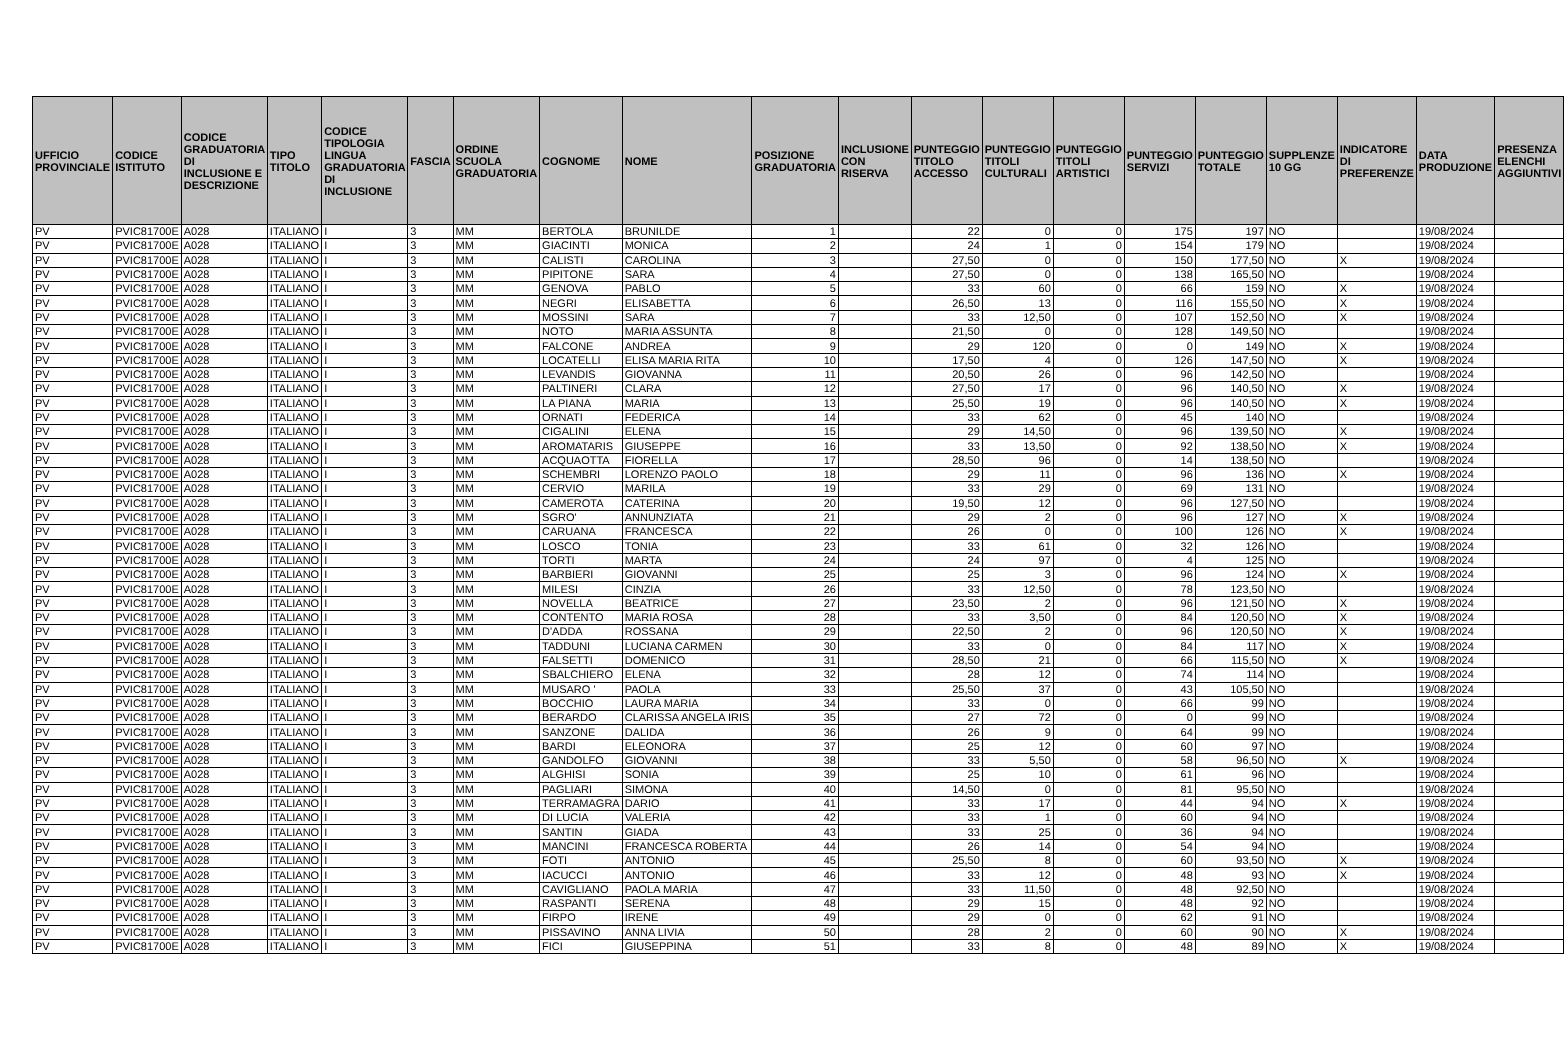| UFFICIO PROVINCIALE | CODICE ISTITUTO | CODICE GRADUATORIA DI INCLUSIONE E DESCRIZIONE | TIPO TITOLO | CODICE TIPOLOGIA LINGUA GRADUATORIA DI INCLUSIONE | FASCIA | ORDINE SCUOLA GRADUATORIA | COGNOME | NOME | POSIZIONE GRADUATORIA | INCLUSIONE CON RISERVA | PUNTEGGIO TITOLO ACCESSO | PUNTEGGIO TITOLI CULTURALI | PUNTEGGIO TITOLI ARTISTICI | PUNTEGGIO SERVIZI | PUNTEGGIO TOTALE | SUPPLENZE 10 GG | INDICATORE DI PREFERENZE | DATA PRODUZIONE | PRESENZA ELENCHI AGGIUNTIVI |
| --- | --- | --- | --- | --- | --- | --- | --- | --- | --- | --- | --- | --- | --- | --- | --- | --- | --- | --- | --- |
| PV | PVIC81700E | A028 | ITALIANO | I | 3 | MM | BERTOLA | BRUNILDE | 1 | | 22 | 0 | 0 | 175 | 197 | NO | | 19/08/2024 | |
| PV | PVIC81700E | A028 | ITALIANO | I | 3 | MM | GIACINTI | MONICA | 2 | | 24 | 1 | 0 | 154 | 179 | NO | | 19/08/2024 | |
| PV | PVIC81700E | A028 | ITALIANO | I | 3 | MM | CALISTI | CAROLINA | 3 | | 27,50 | 0 | 0 | 150 | 177,50 | NO | X | 19/08/2024 | |
| PV | PVIC81700E | A028 | ITALIANO | I | 3 | MM | PIPITONE | SARA | 4 | | 27,50 | 0 | 0 | 138 | 165,50 | NO | | 19/08/2024 | |
| PV | PVIC81700E | A028 | ITALIANO | I | 3 | MM | GENOVA | PABLO | 5 | | 33 | 60 | 0 | 66 | 159 | NO | X | 19/08/2024 | |
| PV | PVIC81700E | A028 | ITALIANO | I | 3 | MM | NEGRI | ELISABETTA | 6 | | 26,50 | 13 | 0 | 116 | 155,50 | NO | X | 19/08/2024 | |
| PV | PVIC81700E | A028 | ITALIANO | I | 3 | MM | MOSSINI | SARA | 7 | | 33 | 12,50 | 0 | 107 | 152,50 | NO | X | 19/08/2024 | |
| PV | PVIC81700E | A028 | ITALIANO | I | 3 | MM | NOTO | MARIA ASSUNTA | 8 | | 21,50 | 0 | 0 | 128 | 149,50 | NO | | 19/08/2024 | |
| PV | PVIC81700E | A028 | ITALIANO | I | 3 | MM | FALCONE | ANDREA | 9 | | 29 | 120 | 0 | 0 | 149 | NO | X | 19/08/2024 | |
| PV | PVIC81700E | A028 | ITALIANO | I | 3 | MM | LOCATELLI | ELISA MARIA RITA | 10 | | 17,50 | 4 | 0 | 126 | 147,50 | NO | X | 19/08/2024 | |
| PV | PVIC81700E | A028 | ITALIANO | I | 3 | MM | LEVANDIS | GIOVANNA | 11 | | 20,50 | 26 | 0 | 96 | 142,50 | NO | | 19/08/2024 | |
| PV | PVIC81700E | A028 | ITALIANO | I | 3 | MM | PALTINERI | CLARA | 12 | | 27,50 | 17 | 0 | 96 | 140,50 | NO | X | 19/08/2024 | |
| PV | PVIC81700E | A028 | ITALIANO | I | 3 | MM | LA PIANA | MARIA | 13 | | 25,50 | 19 | 0 | 96 | 140,50 | NO | X | 19/08/2024 | |
| PV | PVIC81700E | A028 | ITALIANO | I | 3 | MM | ORNATI | FEDERICA | 14 | | 33 | 62 | 0 | 45 | 140 | NO | | 19/08/2024 | |
| PV | PVIC81700E | A028 | ITALIANO | I | 3 | MM | CIGALINI | ELENA | 15 | | 29 | 14,50 | 0 | 96 | 139,50 | NO | X | 19/08/2024 | |
| PV | PVIC81700E | A028 | ITALIANO | I | 3 | MM | AROMATARIS | GIUSEPPE | 16 | | 33 | 13,50 | 0 | 92 | 138,50 | NO | X | 19/08/2024 | |
| PV | PVIC81700E | A028 | ITALIANO | I | 3 | MM | ACQUAOTTA | FIORELLA | 17 | | 28,50 | 96 | 0 | 14 | 138,50 | NO | | 19/08/2024 | |
| PV | PVIC81700E | A028 | ITALIANO | I | 3 | MM | SCHEMBRI | LORENZO PAOLO | 18 | | 29 | 11 | 0 | 96 | 136 | NO | X | 19/08/2024 | |
| PV | PVIC81700E | A028 | ITALIANO | I | 3 | MM | CERVIO | MARILA | 19 | | 33 | 29 | 0 | 69 | 131 | NO | | 19/08/2024 | |
| PV | PVIC81700E | A028 | ITALIANO | I | 3 | MM | CAMEROTA | CATERINA | 20 | | 19,50 | 12 | 0 | 96 | 127,50 | NO | | 19/08/2024 | |
| PV | PVIC81700E | A028 | ITALIANO | I | 3 | MM | SGRO' | ANNUNZIATA | 21 | | 29 | 2 | 0 | 96 | 127 | NO | X | 19/08/2024 | |
| PV | PVIC81700E | A028 | ITALIANO | I | 3 | MM | CARUANA | FRANCESCA | 22 | | 26 | 0 | 0 | 100 | 126 | NO | X | 19/08/2024 | |
| PV | PVIC81700E | A028 | ITALIANO | I | 3 | MM | LOSCO | TONIA | 23 | | 33 | 61 | 0 | 32 | 126 | NO | | 19/08/2024 | |
| PV | PVIC81700E | A028 | ITALIANO | I | 3 | MM | TORTI | MARTA | 24 | | 24 | 97 | 0 | 4 | 125 | NO | | 19/08/2024 | |
| PV | PVIC81700E | A028 | ITALIANO | I | 3 | MM | BARBIERI | GIOVANNI | 25 | | 25 | 3 | 0 | 96 | 124 | NO | X | 19/08/2024 | |
| PV | PVIC81700E | A028 | ITALIANO | I | 3 | MM | MILESI | CINZIA | 26 | | 33 | 12,50 | 0 | 78 | 123,50 | NO | | 19/08/2024 | |
| PV | PVIC81700E | A028 | ITALIANO | I | 3 | MM | NOVELLA | BEATRICE | 27 | | 23,50 | 2 | 0 | 96 | 121,50 | NO | X | 19/08/2024 | |
| PV | PVIC81700E | A028 | ITALIANO | I | 3 | MM | CONTENTO | MARIA ROSA | 28 | | 33 | 3,50 | 0 | 84 | 120,50 | NO | X | 19/08/2024 | |
| PV | PVIC81700E | A028 | ITALIANO | I | 3 | MM | D'ADDA | ROSSANA | 29 | | 22,50 | 2 | 0 | 96 | 120,50 | NO | X | 19/08/2024 | |
| PV | PVIC81700E | A028 | ITALIANO | I | 3 | MM | TADDUNI | LUCIANA CARMEN | 30 | | 33 | 0 | 0 | 84 | 117 | NO | X | 19/08/2024 | |
| PV | PVIC81700E | A028 | ITALIANO | I | 3 | MM | FALSETTI | DOMENICO | 31 | | 28,50 | 21 | 0 | 66 | 115,50 | NO | X | 19/08/2024 | |
| PV | PVIC81700E | A028 | ITALIANO | I | 3 | MM | SBALCHIERO | ELENA | 32 | | 28 | 12 | 0 | 74 | 114 | NO | | 19/08/2024 | |
| PV | PVIC81700E | A028 | ITALIANO | I | 3 | MM | MUSARO ' | PAOLA | 33 | | 25,50 | 37 | 0 | 43 | 105,50 | NO | | 19/08/2024 | |
| PV | PVIC81700E | A028 | ITALIANO | I | 3 | MM | BOCCHIO | LAURA MARIA | 34 | | 33 | 0 | 0 | 66 | 99 | NO | | 19/08/2024 | |
| PV | PVIC81700E | A028 | ITALIANO | I | 3 | MM | BERARDO | CLARISSA ANGELA IRIS | 35 | | 27 | 72 | 0 | 0 | 99 | NO | | 19/08/2024 | |
| PV | PVIC81700E | A028 | ITALIANO | I | 3 | MM | SANZONE | DALIDA | 36 | | 26 | 9 | 0 | 64 | 99 | NO | | 19/08/2024 | |
| PV | PVIC81700E | A028 | ITALIANO | I | 3 | MM | BARDI | ELEONORA | 37 | | 25 | 12 | 0 | 60 | 97 | NO | | 19/08/2024 | |
| PV | PVIC81700E | A028 | ITALIANO | I | 3 | MM | GANDOLFO | GIOVANNI | 38 | | 33 | 5,50 | 0 | 58 | 96,50 | NO | X | 19/08/2024 | |
| PV | PVIC81700E | A028 | ITALIANO | I | 3 | MM | ALGHISI | SONIA | 39 | | 25 | 10 | 0 | 61 | 96 | NO | | 19/08/2024 | |
| PV | PVIC81700E | A028 | ITALIANO | I | 3 | MM | PAGLIARI | SIMONA | 40 | | 14,50 | 0 | 0 | 81 | 95,50 | NO | | 19/08/2024 | |
| PV | PVIC81700E | A028 | ITALIANO | I | 3 | MM | TERRAMAGRA | DARIO | 41 | | 33 | 17 | 0 | 44 | 94 | NO | X | 19/08/2024 | |
| PV | PVIC81700E | A028 | ITALIANO | I | 3 | MM | DI LUCIA | VALERIA | 42 | | 33 | 1 | 0 | 60 | 94 | NO | | 19/08/2024 | |
| PV | PVIC81700E | A028 | ITALIANO | I | 3 | MM | SANTIN | GIADA | 43 | | 33 | 25 | 0 | 36 | 94 | NO | | 19/08/2024 | |
| PV | PVIC81700E | A028 | ITALIANO | I | 3 | MM | MANCINI | FRANCESCA ROBERTA | 44 | | 26 | 14 | 0 | 54 | 94 | NO | | 19/08/2024 | |
| PV | PVIC81700E | A028 | ITALIANO | I | 3 | MM | FOTI | ANTONIO | 45 | | 25,50 | 8 | 0 | 60 | 93,50 | NO | X | 19/08/2024 | |
| PV | PVIC81700E | A028 | ITALIANO | I | 3 | MM | IACUCCI | ANTONIO | 46 | | 33 | 12 | 0 | 48 | 93 | NO | X | 19/08/2024 | |
| PV | PVIC81700E | A028 | ITALIANO | I | 3 | MM | CAVIGLIANO | PAOLA MARIA | 47 | | 33 | 11,50 | 0 | 48 | 92,50 | NO | | 19/08/2024 | |
| PV | PVIC81700E | A028 | ITALIANO | I | 3 | MM | RASPANTI | SERENA | 48 | | 29 | 15 | 0 | 48 | 92 | NO | | 19/08/2024 | |
| PV | PVIC81700E | A028 | ITALIANO | I | 3 | MM | FIRPO | IRENE | 49 | | 29 | 0 | 0 | 62 | 91 | NO | | 19/08/2024 | |
| PV | PVIC81700E | A028 | ITALIANO | I | 3 | MM | PISSAVINO | ANNA LIVIA | 50 | | 28 | 2 | 0 | 60 | 90 | NO | X | 19/08/2024 | |
| PV | PVIC81700E | A028 | ITALIANO | I | 3 | MM | FICI | GIUSEPPINA | 51 | | 33 | 8 | 0 | 48 | 89 | NO | X | 19/08/2024 | |